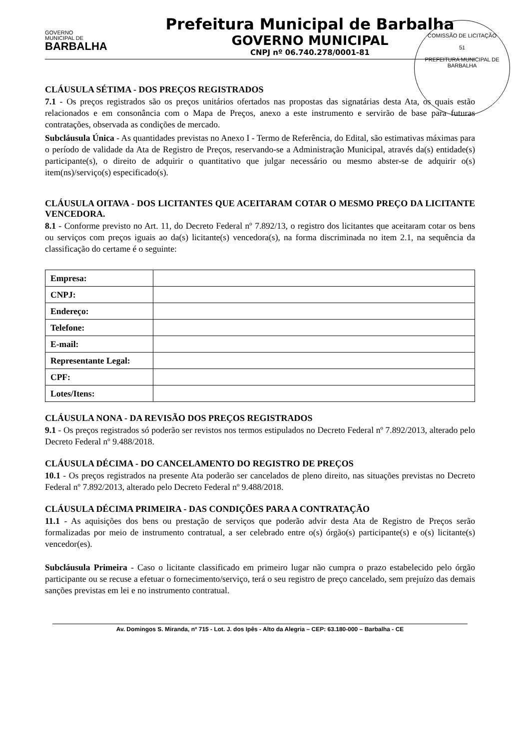GOVERNO
MUNICIPAL DE
BARBALHA
Prefeitura Municipal de Barbalha
GOVERNO MUNICIPAL
CNPJ nº 06.740.278/0001-81
COMISSÃO DE LICITAÇÃO
51
PREFEITURA MUNICIPAL DE BARBALHA
CLÁUSULA SÉTIMA - DOS PREÇOS REGISTRADOS
7.1 - Os preços registrados são os preços unitários ofertados nas propostas das signatárias desta Ata, os quais estão relacionados e em consonância com o Mapa de Preços, anexo a este instrumento e servirão de base para futuras contratações, observada as condições de mercado.
Subcláusula Única - As quantidades previstas no Anexo I - Termo de Referência, do Edital, são estimativas máximas para o período de validade da Ata de Registro de Preços, reservando-se a Administração Municipal, através da(s) entidade(s) participante(s), o direito de adquirir o quantitativo que julgar necessário ou mesmo abster-se de adquirir o(s) item(ns)/serviço(s) especificado(s).
CLÁUSULA OITAVA - DOS LICITANTES QUE ACEITARAM COTAR O MESMO PREÇO DA LICITANTE VENCEDORA.
8.1 - Conforme previsto no Art. 11, do Decreto Federal nº 7.892/13, o registro dos licitantes que aceitaram cotar os bens ou serviços com preços iguais ao da(s) licitante(s) vencedora(s), na forma discriminada no item 2.1, na sequência da classificação do certame é o seguinte:
| Empresa: | |
| CNPJ: | |
| Endereço: | |
| Telefone: | |
| E-mail: | |
| Representante Legal: | |
| CPF: | |
| Lotes/Itens: | |
CLÁUSULA NONA - DA REVISÃO DOS PREÇOS REGISTRADOS
9.1 - Os preços registrados só poderão ser revistos nos termos estipulados no Decreto Federal nº 7.892/2013, alterado pelo Decreto Federal nº 9.488/2018.
CLÁUSULA DÉCIMA - DO CANCELAMENTO DO REGISTRO DE PREÇOS
10.1 - Os preços registrados na presente Ata poderão ser cancelados de pleno direito, nas situações previstas no Decreto Federal nº 7.892/2013, alterado pelo Decreto Federal nº 9.488/2018.
CLÁUSULA DÉCIMA PRIMEIRA - DAS CONDIÇÕES PARA A CONTRATAÇÃO
11.1 - As aquisições dos bens ou prestação de serviços que poderão advir desta Ata de Registro de Preços serão formalizadas por meio de instrumento contratual, a ser celebrado entre o(s) órgão(s) participante(s) e o(s) licitante(s) vencedor(es).
Subcláusula Primeira - Caso o licitante classificado em primeiro lugar não cumpra o prazo estabelecido pelo órgão participante ou se recuse a efetuar o fornecimento/serviço, terá o seu registro de preço cancelado, sem prejuízo das demais sanções previstas em lei e no instrumento contratual.
Av. Domingos S. Miranda, nº 715 - Lot. J. dos Ipês - Alto da Alegria – CEP: 63.180-000 – Barbalha - CE